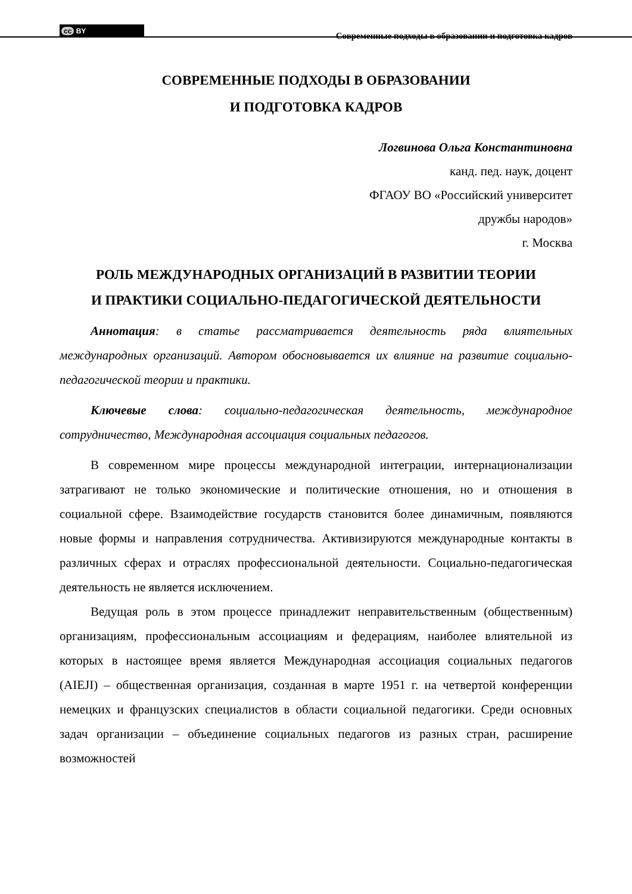cc BY
Современные подходы в образовании и подготовка кадров
СОВРЕМЕННЫЕ ПОДХОДЫ В ОБРАЗОВАНИИ
И ПОДГОТОВКА КАДРОВ
Логвинова Ольга Константиновна
канд. пед. наук, доцент
ФГАОУ ВО «Российский университет
дружбы народов»
г. Москва
РОЛЬ МЕЖДУНАРОДНЫХ ОРГАНИЗАЦИЙ В РАЗВИТИИ ТЕОРИИ
И ПРАКТИКИ СОЦИАЛЬНО-ПЕДАГОГИЧЕСКОЙ ДЕЯТЕЛЬНОСТИ
Аннотация: в статье рассматривается деятельность ряда влиятельных международных организаций. Автором обосновывается их влияние на развитие социально-педагогической теории и практики.
Ключевые слова: социально-педагогическая деятельность, международное сотрудничество, Международная ассоциация социальных педагогов.
В современном мире процессы международной интеграции, интернационализации затрагивают не только экономические и политические отношения, но и отношения в социальной сфере. Взаимодействие государств становится более динамичным, появляются новые формы и направления сотрудничества. Активизируются международные контакты в различных сферах и отраслях профессиональной деятельности. Социально-педагогическая деятельность не является исключением.
Ведущая роль в этом процессе принадлежит неправительственным (общественным) организациям, профессиональным ассоциациям и федерациям, наиболее влиятельной из которых в настоящее время является Международная ассоциация социальных педагогов (AIEJI) – общественная организация, созданная в марте 1951 г. на четвертой конференции немецких и французских специалистов в области социальной педагогики. Среди основных задач организации – объединение социальных педагогов из разных стран, расширение возможностей